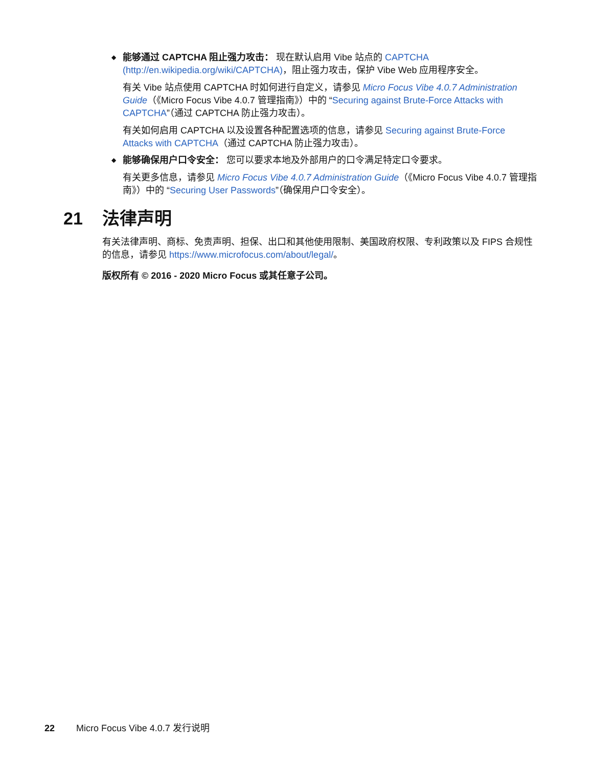◆ 能够通过 CAPTCHA 阻止强力攻击： 现在默认启用 Vibe 站点的 CAPTCHA (http://en.wikipedia.org/wiki/CAPTCHA)，阻止强力攻击，保护 Vibe Web 应用程序安全。
有关 Vibe 站点使用 CAPTCHA 时如何进行自定义，请参见 Micro Focus Vibe 4.0.7 Administration Guide（《Micro Focus Vibe 4.0.7 管理指南》）中的 “Securing against Brute-Force Attacks with CAPTCHA”（通过 CAPTCHA 防止强力攻击）。
有关如何启用 CAPTCHA 以及设置各种配置选项的信息，请参见 Securing against Brute-Force Attacks with CAPTCHA（通过 CAPTCHA 防止强力攻击）。
◆ 能够确保用户口令安全： 您可以要求本地及外部用户的口令满足特定口令要求。
有关更多信息，请参见 Micro Focus Vibe 4.0.7 Administration Guide（《Micro Focus Vibe 4.0.7 管理指南》）中的 “Securing User Passwords”（确保用户口令安全）。
21 法律声明
有关法律声明、商标、免责声明、担保、出口和其他使用限制、美国政府权限、专利政策以及 FIPS 合规性的信息，请参见 https://www.microfocus.com/about/legal/。
版权所有 © 2016 - 2020 Micro Focus 或其任意子公司。
22 Micro Focus Vibe 4.0.7 发行说明